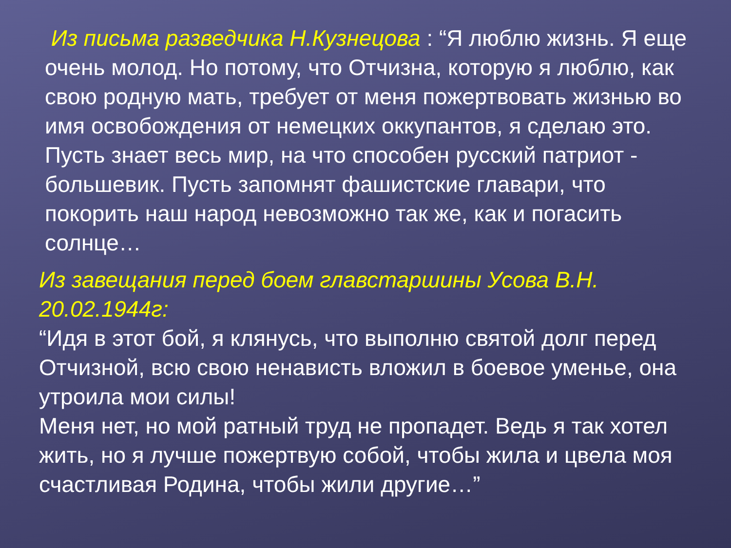Из письма разведчика Н.Кузнецова : “Я люблю жизнь. Я еще очень молод. Но потому, что Отчизна, которую я люблю, как свою родную мать, требует от меня пожертвовать жизнью во имя освобождения от немецких оккупантов, я сделаю это. Пусть знает весь мир, на что способен русский патриот - большевик. Пусть запомнят фашистские главари, что покорить наш народ невозможно так же, как и погасить солнце…
Из завещания перед боем главстаршины Усова В.Н. 20.02.1944г:
“Идя в этот бой, я клянусь, что выполню святой долг перед Отчизной, всю свою ненависть вложил в боевое уменье, она утроила мои силы!
Меня нет, но мой ратный труд не пропадет. Ведь я так хотел жить, но я лучше пожертвую собой, чтобы жила и цвела моя счастливая Родина, чтобы жили другие…”